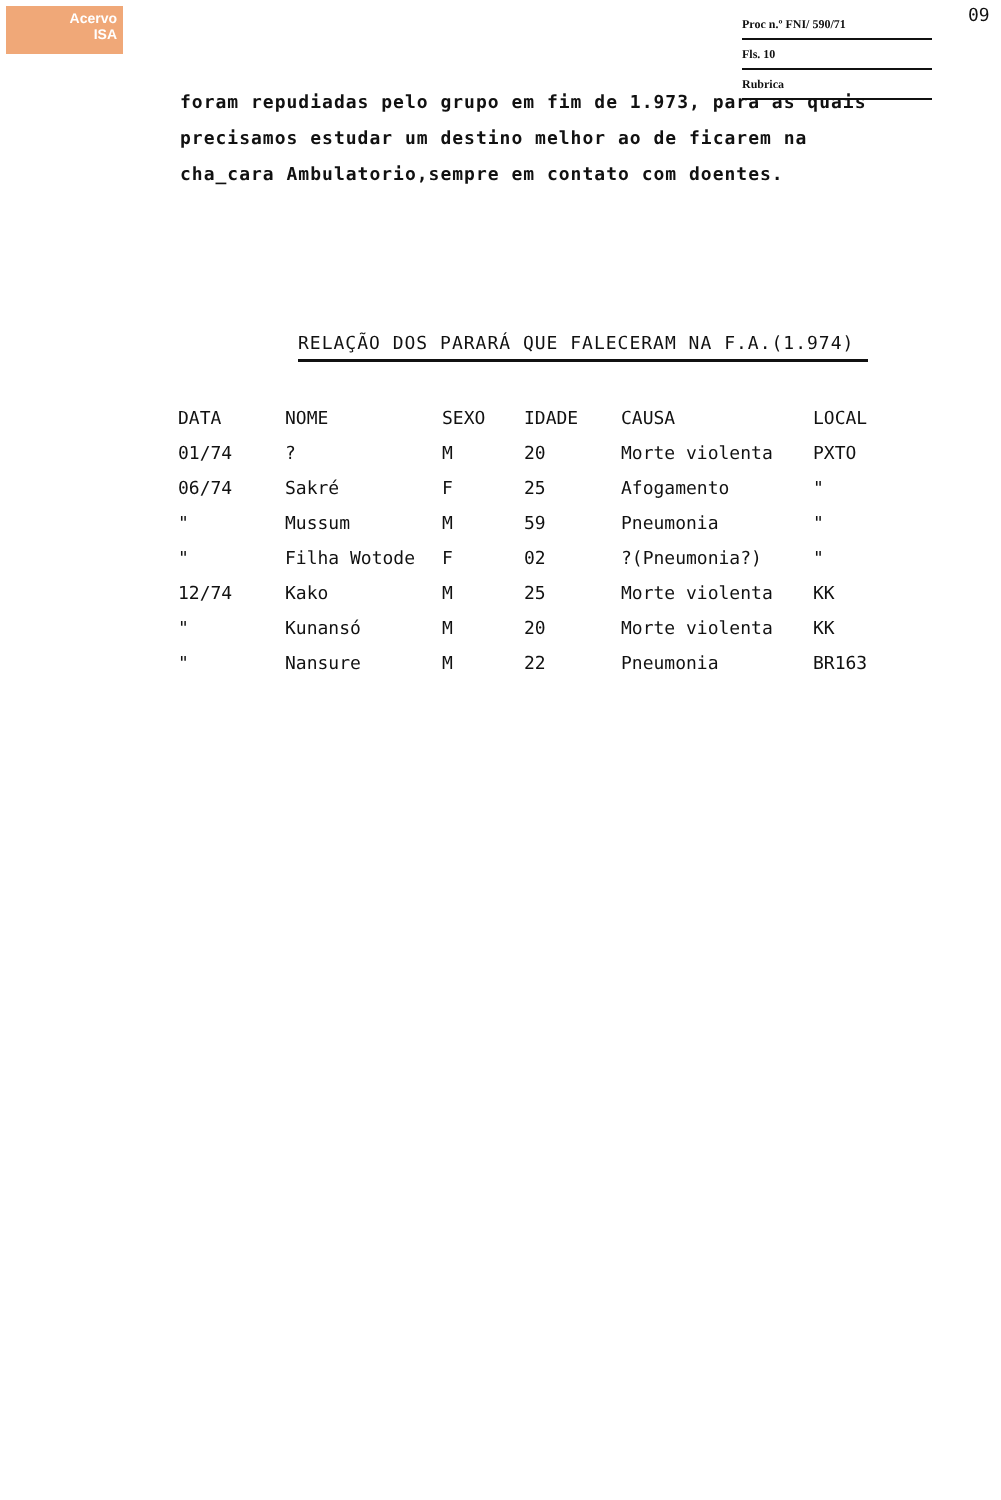Acervo
ISA
Proc n.º FNI/ 590/71
Fls. 10
Rubrica
09
foram repudiadas pelo grupo em fim de 1.973, para as quais precisamos estudar um destino melhor ao de ficarem na cha_cara Ambulatorio,sempre em contato com doentes.
RELAÇÃO DOS PARARÁ QUE FALECERAM NA F.A.(1.974)
| DATA | NOME | SEXO | IDADE | CAUSA | LOCAL |
| --- | --- | --- | --- | --- | --- |
| 01/74 | ? | M | 20 | Morte violenta | PXTO |
| 06/74 | Sakré | F | 25 | Afogamento | " |
| " | Mussum | M | 59 | Pneumonia | " |
| " | Filha Wotode | F | 02 | ?(Pneumonia?) | " |
| 12/74 | Kako | M | 25 | Morte violenta | KK |
| " | Kunansó | M | 20 | Morte violenta | KK |
| " | Nansure | M | 22 | Pneumonia | BR163 |